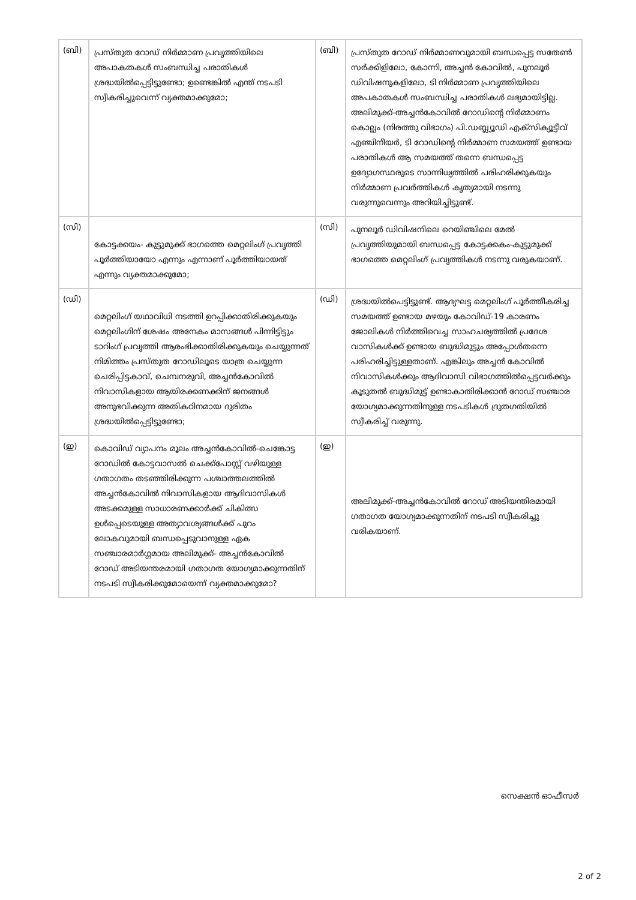| (ബി) | പ്രസ്തുത റോഡ് നിർമ്മാണ പ്രവൃത്തിയിലെ അപാകതകൾ സംബന്ധിച്ച പരാതികൾ ശ്രദ്ധയിൽപ്പെട്ടിട്ടുണ്ടോ; ഉണ്ടെങ്കിൽ എന്ത് നടപടി സ്വീകരിച്ചുവെന്ന് വ്യക്തമാക്കുമോ; | (ബി) | പ്രസ്തുത റോഡ് നിർമ്മാണവുമായി ബന്ധപ്പെട്ട സതേൺ സർക്കിളിലോ, കോന്നി, അച്ചൻ കോവിൽ, പുനലൂർ ഡിവിഷനുകളിലോ, ടി നിർമ്മാണ പ്രവൃത്തിയിലെ അപകാതകൾ സംബന്ധിച്ച പരാതികൾ ലഭ്യമായിട്ടില്ല. അലിമുക്ക്-അച്ചൻകോവിൽ റോഡിന്റെ നിർമ്മാണം കൊല്ലം (നിരത്തു വിഭാഗം) പി.ഡബ്ല്യൂഡി എക്സിക്യൂട്ടീവ് എഞ്ചിനീയർ, ടി റോഡിന്റെ നിർമ്മാണ സമയത്ത് ഉണ്ടായ പരാതികൾ ആ സമയത്ത് തന്നെ ബന്ധപ്പെട്ട ഉദ്യോഗസ്ഥരുടെ സാന്നിധ്യത്തിൽ പരിഹരിക്കുകയും നിർമ്മാണ പ്രവർത്തികൾ കൃത്യമായി നടന്നു വരുന്നുവെന്നും അറിയിച്ചിട്ടുണ്ട്. |
| (സി) | കോട്ടക്കയം- കുട്ടുമുക്ക് ഭാഗത്തെ മെറ്റലിംഗ് പ്രവൃത്തി പൂർത്തിയായോ എന്നും എന്നാണ് പൂർത്തിയായത് എന്നും വ്യക്തമാക്കുമോ; | (സി) | പുനലൂർ ഡിവിഷനിലെ റെയിഞ്ചിലെ മേൽ പ്രവൃത്തിയുമായി ബന്ധപ്പെട്ട കോട്ടക്കകം-കുട്ടുമുക്ക് ഭാഗത്തെ മെറ്റലിംഗ് പ്രവൃത്തികൾ നടന്നു വരുകയാണ്. |
| (ഡി) | മെറ്റലിംഗ് യഥാവിധി നടത്തി ഉറപ്പിക്കാതിരിക്കുകയും മെറ്റലിംഗിന് ശേഷം അനേകം മാസങ്ങൾ പിന്നിട്ടിട്ടും ടാറിംഗ് പ്രവൃത്തി ആരംഭിക്കാതിരിക്കുകയും ചെയ്യുന്നത് നിമിത്തം പ്രസ്തുത റോഡിലൂടെ യാത്ര ചെയ്യുന്ന ചെരിപ്പിട്ടകാവ്, ചെമ്പനരുവി, അച്ചൻകോവിൽ നിവാസികളായ ആയിരക്കണക്കിന് ജനങ്ങൾ അനുഭവിക്കുന്ന അതികഠിനമായ ദുരിതം ശ്രദ്ധയിൽപ്പെട്ടിട്ടുണ്ടോ; | (ഡി) | ശ്രദ്ധയിൽപെട്ടിട്ടുണ്ട്. ആദ്യഘട്ട മെറ്റലിംഗ് പൂർത്തീകരിച്ച സമയത്ത് ഉണ്ടായ മഴയും കോവിഡ്-19 കാരണം ജോലികൾ നിർത്തിവെച്ച സാഹചര്യത്തിൽ പ്രദേശ വാസികൾക്ക് ഉണ്ടായ ബുദ്ധിമുട്ടും അപ്പോൾതന്നെ പരിഹരിച്ചിട്ടുള്ളതാണ്. എങ്കിലും അച്ചൻ കോവിൽ നിവാസികൾക്കും ആദിവാസി വിഭാഗത്തിൽപ്പെട്ടവർക്കും കൂടുതൽ ബുദ്ധിമുട്ട് ഉണ്ടാകാതിരിക്കാൻ റോഡ് സഞ്ചാര യോഗ്യമാക്കുന്നതിനുള്ള നടപടികൾ ദ്രുതഗതിയിൽ സ്വീകരിച്ച് വരുന്നു. |
| (ഇ) | കൊവിഡ് വ്യാപനം മൂലം അച്ചൻകോവിൽ-ചെങ്കോട്ട റോഡിൽ കോട്ടവാസൽ ചെക്ക്പോസ്റ്റ് വഴിയുള്ള ഗതാഗതം തടഞ്ഞിരിക്കുന്ന പശ്ചാത്തലത്തിൽ അച്ചൻകോവിൽ നിവാസികളായ ആദിവാസികൾ അടക്കമുള്ള സാധാരണക്കാർക്ക് ചികിത്സ ഉൾപ്പെടെയുള്ള അത്യാവശ്യങ്ങൾക്ക് പുറം ലോകവുമായി ബന്ധപ്പെടുവാനുള്ള ഏക സഞ്ചാരമാർഗ്ഗമായ അലിമുക്ക്- അച്ചൻകോവിൽ റോഡ് അടിയന്തരമായി ഗതാഗത യോഗ്യമാക്കുന്നതിന് നടപടി സ്വീകരിക്കുമോയെന്ന് വ്യക്തമാക്കുമോ? | (ഇ) | അലിമുക്ക്-അച്ചൻകോവിൽ റോഡ് അടിയന്തിരമായി ഗതാഗത യോഗ്യമാക്കുന്നതിന് നടപടി സ്വീകരിച്ചു വരികയാണ്. |
സെക്ഷൻ ഓഫീസർ
2 of 2